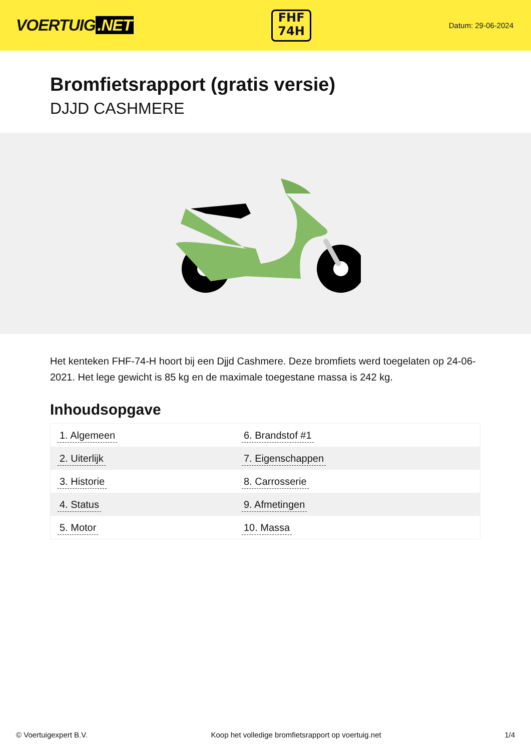VOERTUIG.NET
FHF
74H
Datum: 29-06-2024
Bromfietsrapport (gratis versie)
DJJD CASHMERE
Het kenteken FHF-74-H hoort bij een Djjd Cashmere. Deze bromfiets werd toegelaten op 24-06-2021. Het lege gewicht is 85 kg en de maximale toegestane massa is 242 kg.
Inhoudsopgave
| 1. Algemeen | 6. Brandstof #1 |
| 2. Uiterlijk | 7. Eigenschappen |
| 3. Historie | 8. Carrosserie |
| 4. Status | 9. Afmetingen |
| 5. Motor | 10. Massa |
© Voertuigexpert B.V. Koop het volledige bromfietsrapport op voertuig.net 1/4